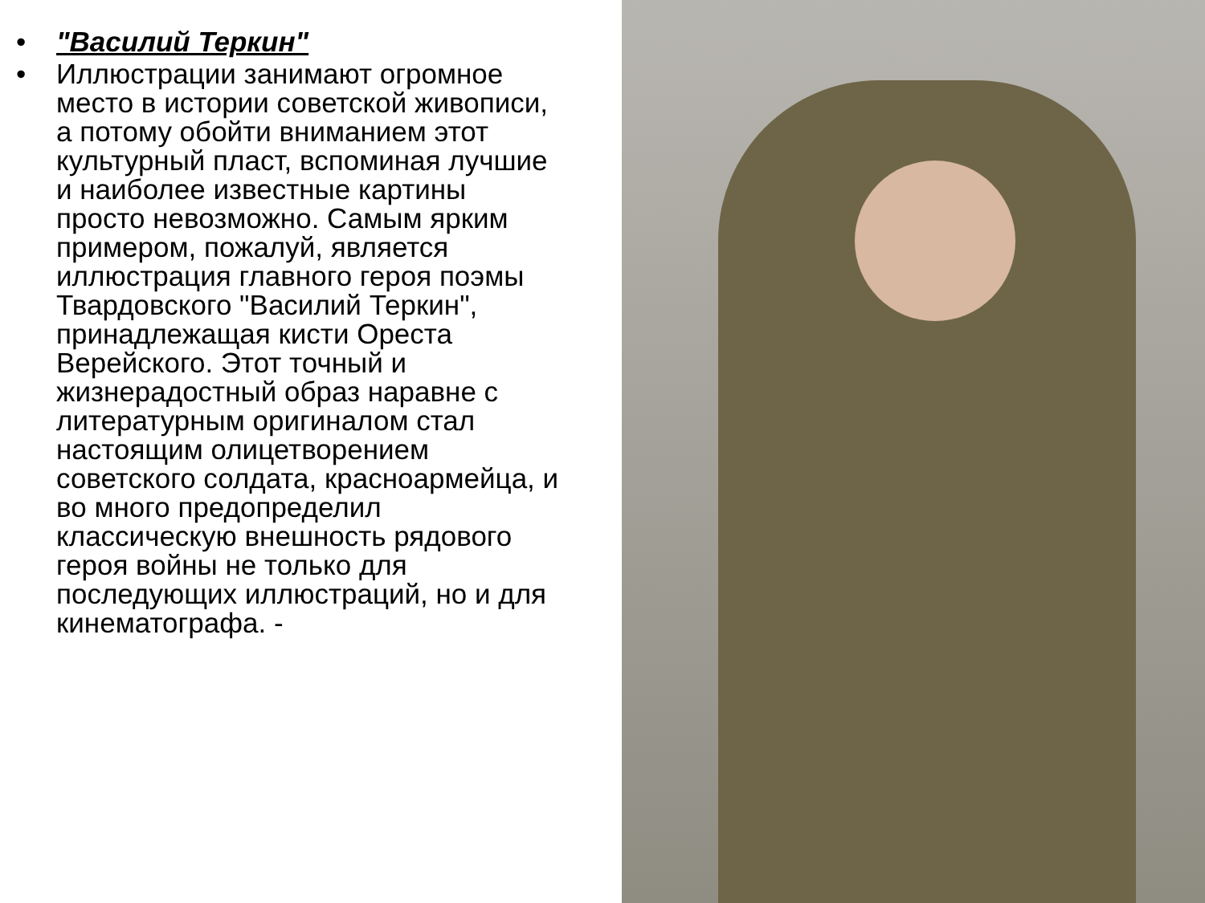• "Василий Теркин"
• Иллюстрации занимают огромное место в истории советской живописи, а потому обойти вниманием этот культурный пласт, вспоминая лучшие и наиболее известные картины просто невозможно. Самым ярким примером, пожалуй, является иллюстрация главного героя поэмы Твардовского "Василий Теркин", принадлежащая кисти Ореста Верейского. Этот точный и жизнерадостный образ наравне с литературным оригиналом стал настоящим олицетворением советского солдата, красноармейца, и во много предопределил классическую внешность рядового героя войны не только для последующих иллюстраций, но и для кинематографа. -